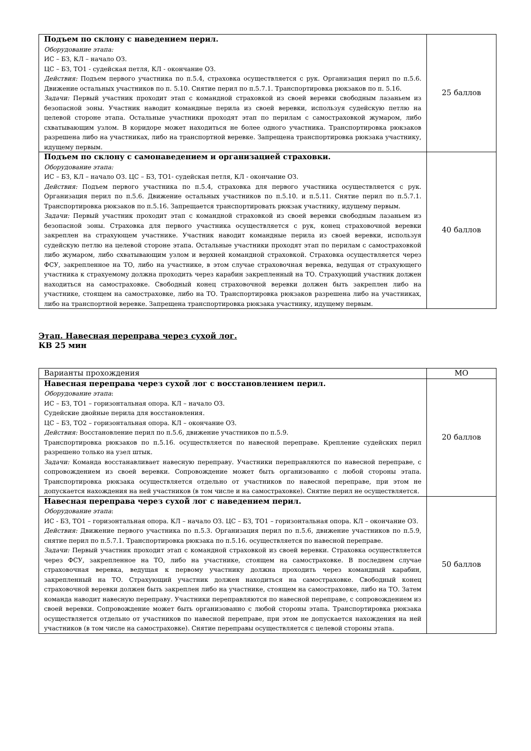| Подъем по склону с наведением перил. Оборудование этапа: ИС – БЗ, КЛ – начало ОЗ. ЦС – БЗ, ТО1 - судейская петля, КЛ - окончание ОЗ. Действия: Подъем первого участника по п.5.4, страховка осуществляется с рук. Организация перил по п.5.6. Движение остальных участников по п. 5.10. Снятие перил по п.5.7.1. Транспортировка рюкзаков по п. 5.16. Задачи: Первый участник проходит этап с командной страховкой из своей веревки свободным лазаньем из безопасной зоны. Участник наводит командные перила из своей веревки, используя судейскую петлю на целевой стороне этапа. Остальные участники проходят этап по перилам с самостраховкой жумаром, либо схватывающим узлом. В коридоре может находиться не более одного участника. Транспортировка рюкзаков разрешена либо на участниках, либо на транспортной веревке. Запрещена транспортировка рюкзака участнику, идущему первым. | 25 баллов |
| Подъем по склону с самонаведением и организацией страховки. Оборудование этапа: ИС – БЗ, КЛ – начало ОЗ. ЦС – БЗ, ТО1- судейская петля, КЛ - окончание ОЗ. Действия: Подъем первого участника по п.5.4, страховка для первого участника осуществляется с рук. Организация перил по п.5.6. Движение остальных участников по п.5.10. и п.5.11. Снятие перил по п.5.7.1. Транспортировка рюкзаков по п.5.16. Запрещается транспортировать рюкзак участнику, идущему первым. Задачи: Первый участник проходит этап с командной страховкой из своей веревки свободным лазаньем из безопасной зоны. Страховка для первого участника осуществляется с рук, конец страховочной веревки закреплен на страхующем участнике. Участник наводит командные перила из своей веревки, используя судейскую петлю на целевой стороне этапа. Остальные участники проходят этап по перилам с самостраховкой либо жумаром, либо схватывающим узлом и верхней командной страховкой. Страховка осуществляется через ФСУ, закрепленное на ТО, либо на участнике, в этом случае страховочная веревка, ведущая от страхующего участника к страхуемому должна проходить через карабин закрепленный на ТО. Страхующий участник должен находиться на самостраховке. Свободный конец страховочной веревки должен быть закреплен либо на участнике, стоящем на самостраховке, либо на ТО. Транспортировка рюкзаков разрешена либо на участниках, либо на транспортной веревке. Запрещена транспортировка рюкзака участнику, идущему первым. | 40 баллов |
Этап. Навесная переправа через сухой лог.
КВ 25 мин
| Варианты прохождения | МО |
| --- | --- |
| Навесная переправа через сухой лог с восстановлением перил. Оборудование этапа : ИС – БЗ, ТО1 – горизонтальная опора. КЛ – начало ОЗ. Судейские двойные перила для восстановления. ЦС – БЗ, ТО2 – горизонтальная опора. КЛ – окончание ОЗ. Действия: Восстановление перил по п.5.6, движение участников по п.5.9. Транспортировка рюкзаков по п.5.16. осуществляется по навесной переправе. Крепление судейских перил разрешено только на узел штык. Задачи: Команда восстанавливает навесную переправу. Участники переправляются по навесной переправе, с сопровождением из своей веревки. Сопровождение может быть организованно с любой стороны этапа. Транспортировка рюкзака осуществляется отдельно от участников по навесной переправе, при этом не допускается нахождения на ней участников (в том числе и на самостраховке). Снятие перил не осуществляется. | 20 баллов |
| Навесная переправа через сухой лог с наведением перил. Оборудование этапа : ИС - БЗ, ТО1 – горизонтальная опора. КЛ – начало ОЗ. ЦС – БЗ, ТО1 – горизонтальная опора. КЛ – окончание ОЗ. Действия: Движение первого участника по п.5.3. Организация перил по п.5.6, движение участников по п.5.9, снятие перил по п.5.7.1. Транспортировка рюкзака по п.5.16. осуществляется по навесной переправе. Задачи: Первый участник проходит этап с командной страховкой из своей веревки. Страховка осуществляется через ФСУ, закрепленное на ТО, либо на участнике, стоящем на самостраховке. В последнем случае страховочная веревка, ведущая к первому участнику должна проходить через командный карабин, закрепленный на ТО. Страхующий участник должен находиться на самостраховке. Свободный конец страховочной веревки должен быть закреплен либо на участнике, стоящем на самостраховке, либо на ТО. Затем команда наводит навесную переправу. Участники переправляются по навесной переправе, с сопровождением из своей веревки. Сопровождение может быть организованно с любой стороны этапа. Транспортировка рюкзака осуществляется отдельно от участников по навесной переправе, при этом не допускается нахождения на ней участников (в том числе на самостраховке). Снятие переправы осуществляется с целевой стороны этапа. | 50 баллов |